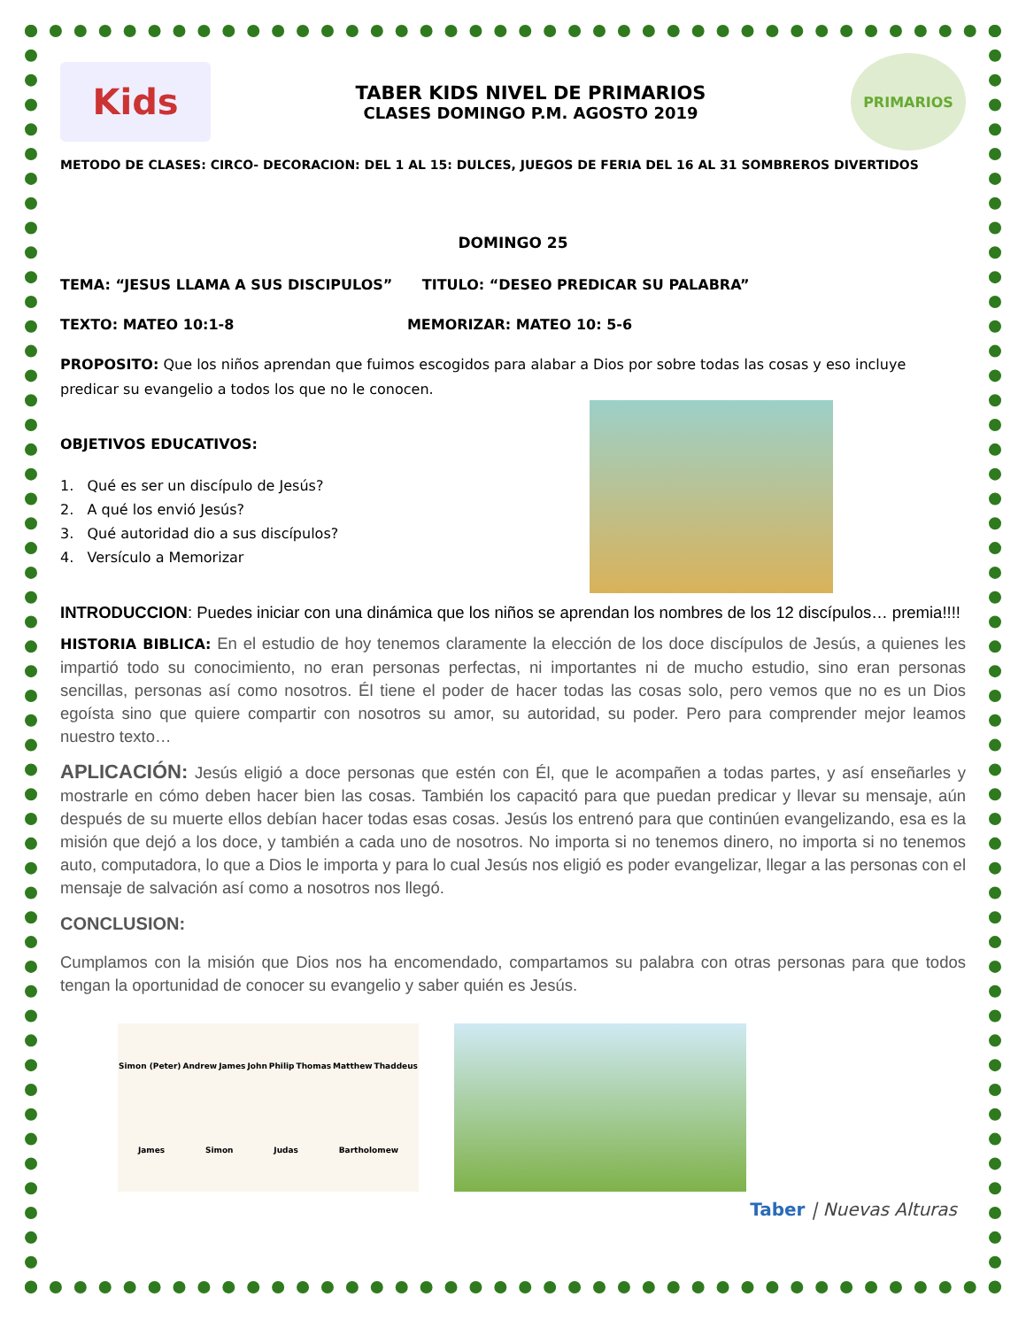Kids
TABER KIDS NIVEL DE PRIMARIOS
CLASES DOMINGO P.M. AGOSTO 2019
PRIMARIOS
METODO DE CLASES: CIRCO- DECORACION: DEL 1 AL 15: DULCES, JUEGOS DE FERIA DEL 16 AL 31 SOMBREROS DIVERTIDOS
DOMINGO 25
TEMA: “JESUS LLAMA A SUS DISCIPULOS” TITULO: “DESEO PREDICAR SU PALABRA”
TEXTO: MATEO 10:1-8 MEMORIZAR: MATEO 10: 5-6
PROPOSITO: Que los niños aprendan que fuimos escogidos para alabar a Dios por sobre todas las cosas y eso incluye predicar su evangelio a todos los que no le conocen.
OBJETIVOS EDUCATIVOS:
1. Qué es ser un discípulo de Jesús?
2. A qué los envió Jesús?
3. Qué autoridad dio a sus discípulos?
4. Versículo a Memorizar
INTRODUCCION: Puedes iniciar con una dinámica que los niños se aprendan los nombres de los 12 discípulos… premia!!!!
HISTORIA BIBLICA: En el estudio de hoy tenemos claramente la elección de los doce discípulos de Jesús, a quienes les impartió todo su conocimiento, no eran personas perfectas, ni importantes ni de mucho estudio, sino eran personas sencillas, personas así como nosotros. Él tiene el poder de hacer todas las cosas solo, pero vemos que no es un Dios egoísta sino que quiere compartir con nosotros su amor, su autoridad, su poder. Pero para comprender mejor leamos nuestro texto…
APLICACIÓN: Jesús eligió a doce personas que estén con Él, que le acompañen a todas partes, y así enseñarles y mostrarle en cómo deben hacer bien las cosas. También los capacitó para que puedan predicar y llevar su mensaje, aún después de su muerte ellos debían hacer todas esas cosas. Jesús los entrenó para que continúen evangelizando, esa es la misión que dejó a los doce, y también a cada uno de nosotros. No importa si no tenemos dinero, no importa si no tenemos auto, computadora, lo que a Dios le importa y para lo cual Jesús nos eligió es poder evangelizar, llegar a las personas con el mensaje de salvación así como a nosotros nos llegó.
CONCLUSION:
Cumplamos con la misión que Dios nos ha encomendado, compartamos su palabra con otras personas para que todos tengan la oportunidad de conocer su evangelio y saber quién es Jesús.
Simon (Peter) Andrew James John Philip Thomas Matthew Thaddeus James Simon Judas Bartholomew
Taber | Nuevas Alturas